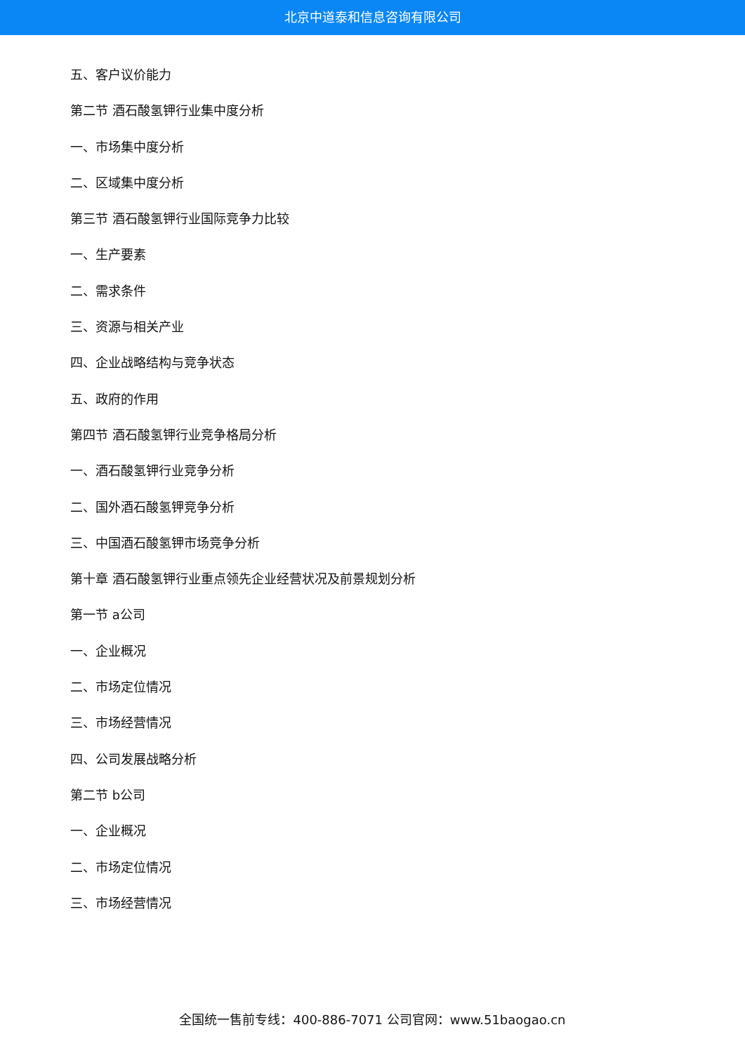北京中道泰和信息咨询有限公司
五、客户议价能力
第二节 酒石酸氢钾行业集中度分析
一、市场集中度分析
二、区域集中度分析
第三节 酒石酸氢钾行业国际竞争力比较
一、生产要素
二、需求条件
三、资源与相关产业
四、企业战略结构与竞争状态
五、政府的作用
第四节 酒石酸氢钾行业竞争格局分析
一、酒石酸氢钾行业竞争分析
二、国外酒石酸氢钾竞争分析
三、中国酒石酸氢钾市场竞争分析
第十章 酒石酸氢钾行业重点领先企业经营状况及前景规划分析
第一节 a公司
一、企业概况
二、市场定位情况
三、市场经营情况
四、公司发展战略分析
第二节 b公司
一、企业概况
二、市场定位情况
三、市场经营情况
全国统一售前专线：400-886-7071 公司官网：www.51baogao.cn